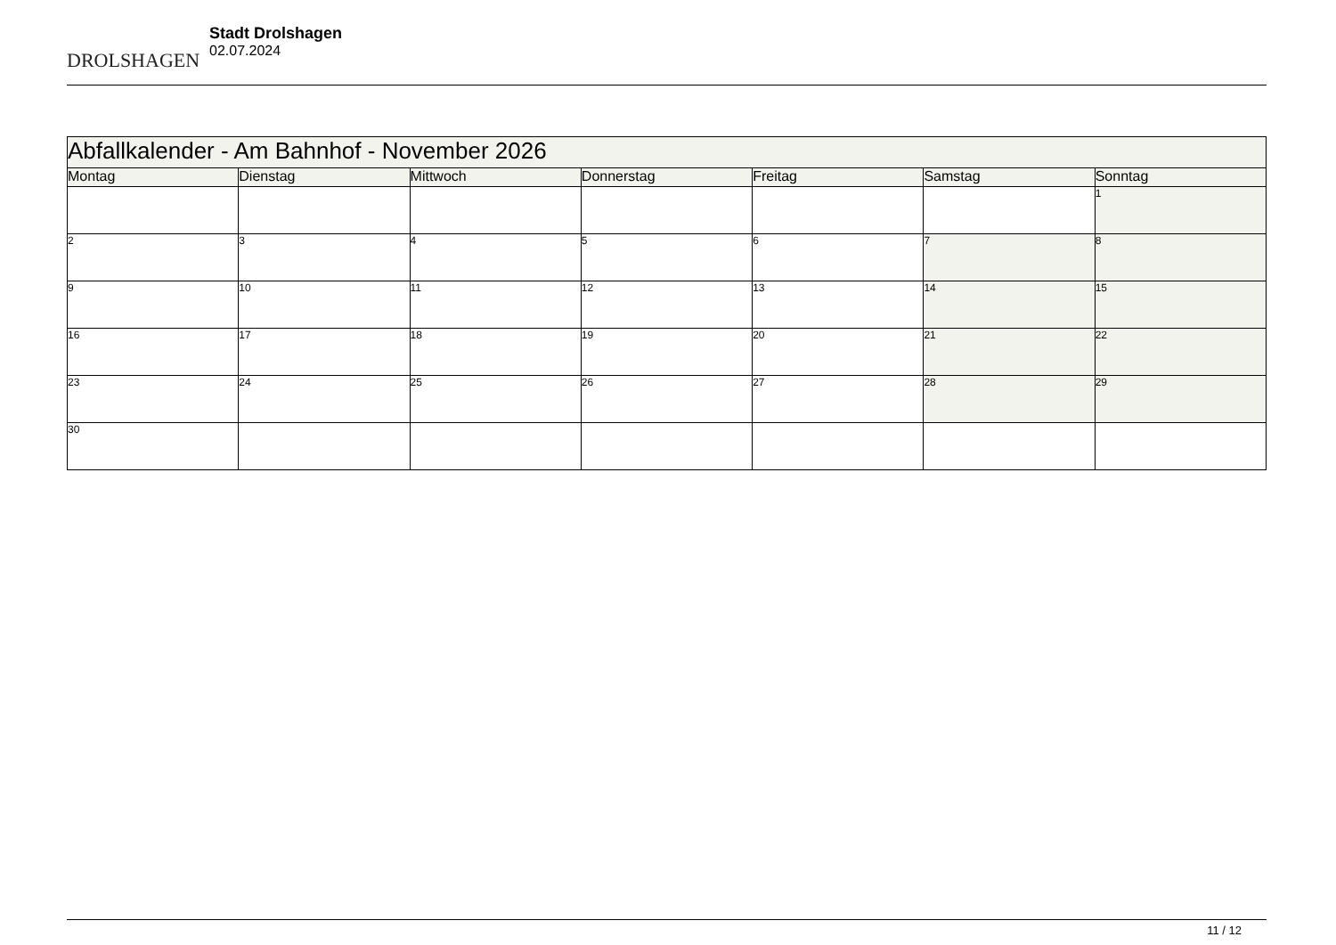DROLSHAGEN
Stadt Drolshagen
02.07.2024
| Abfallkalender - Am Bahnhof - November 2026 | | | | | | |
| --- | --- | --- | --- | --- | --- | --- |
| Montag | Dienstag | Mittwoch | Donnerstag | Freitag | Samstag | Sonntag |
| | | | | | | 1 |
| 2 | 3 | 4 | 5 | 6 | 7 | 8 |
| 9 | 10 | 11 | 12 | 13 | 14 | 15 |
| 16 | 17 | 18 | 19 | 20 | 21 | 22 |
| 23 | 24 | 25 | 26 | 27 | 28 | 29 |
| 30 | | | | | | |
11 / 12